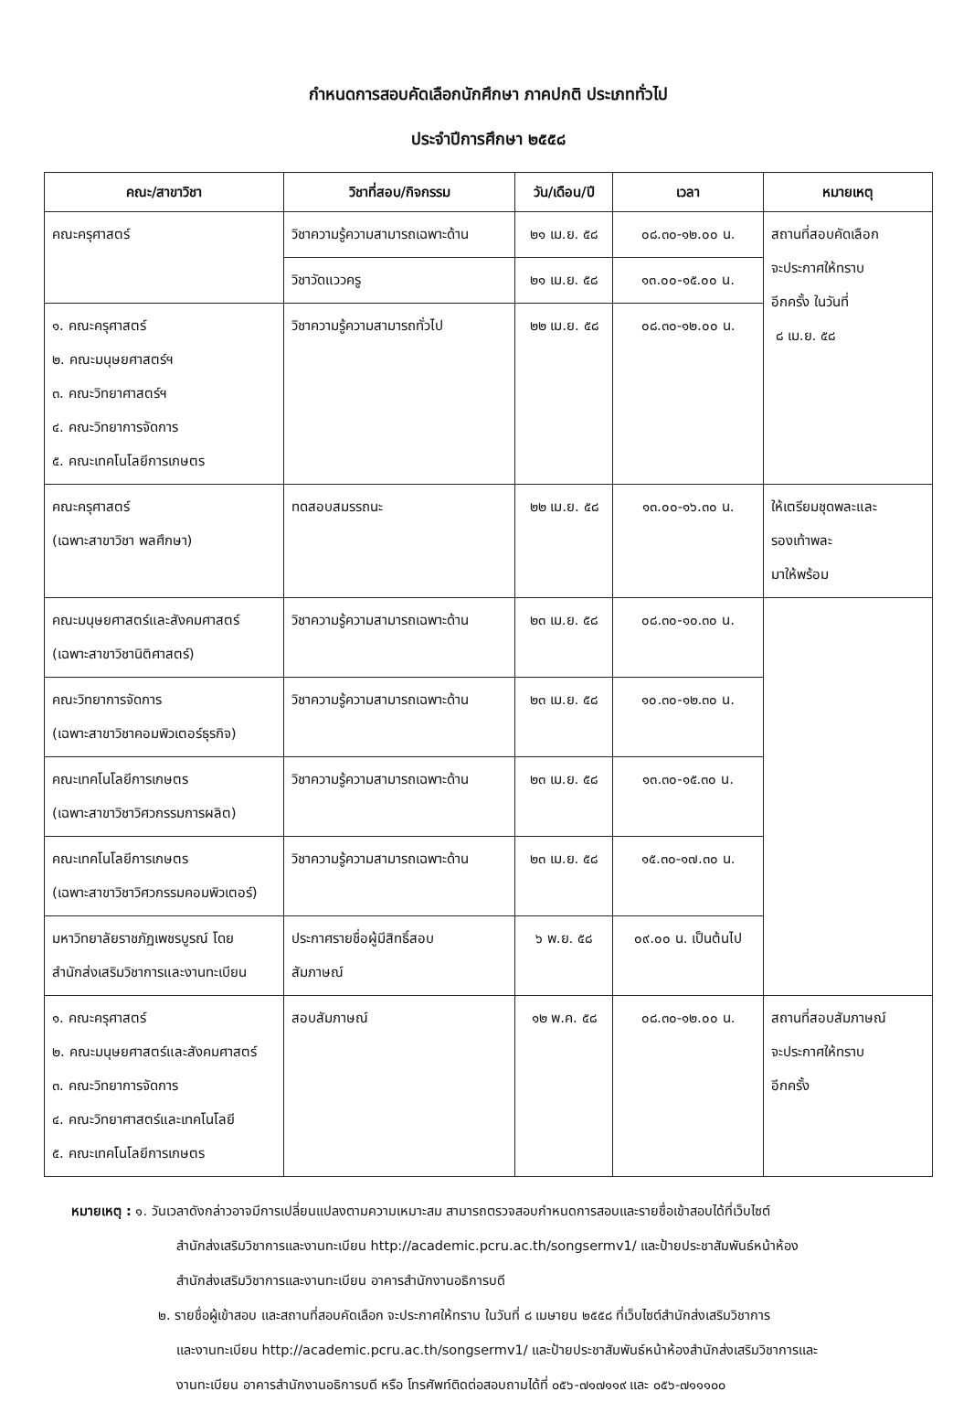กำหนดการสอบคัดเลือกนักศึกษา ภาคปกติ ประเภททั่วไป
ประจำปีการศึกษา ๒๕๕๘
| คณะ/สาขาวิชา | วิชาที่สอบ/กิจกรรม | วัน/เดือน/ปี | เวลา | หมายเหตุ |
| --- | --- | --- | --- | --- |
| คณะครุศาสตร์ | วิชาความรู้ความสามารถเฉพาะด้าน | ๒๑ เม.ย. ๕๘ | ๐๘.๓๐-๑๒.๐๐ น. | สถานที่สอบคัดเลือก จะประกาศให้ทราบ อีกครั้ง ในวันที่ ๘ เม.ย. ๕๘ |
| | วิชาวัดแววครู | ๒๑ เม.ย. ๕๘ | ๑๓.๐๐-๑๕.๐๐ น. | |
| ๑. คณะครุศาสตร์ ๒. คณะมนุษยศาสตร์ฯ ๓. คณะวิทยาศาสตร์ฯ ๔. คณะวิทยาการจัดการ ๕. คณะเทคโนโลยีการเกษตร | วิชาความรู้ความสามารถทั่วไป | ๒๒ เม.ย. ๕๘ | ๐๘.๓๐-๑๒.๐๐ น. | |
| คณะครุศาสตร์ (เฉพาะสาขาวิชา พลศึกษา) | ทดสอบสมรรถนะ | ๒๒ เม.ย. ๕๘ | ๑๓.๐๐-๑๖.๓๐ น. | ให้เตรียมชุดพละและ รองเท้าพละ มาให้พร้อม |
| คณะมนุษยศาสตร์และสังคมศาสตร์ (เฉพาะสาขาวิชานิติศาสตร์) | วิชาความรู้ความสามารถเฉพาะด้าน | ๒๓ เม.ย. ๕๘ | ๐๘.๓๐-๑๐.๓๐ น. | |
| คณะวิทยาการจัดการ (เฉพาะสาขาวิชาคอมพิวเตอร์ธุรกิจ) | วิชาความรู้ความสามารถเฉพาะด้าน | ๒๓ เม.ย. ๕๘ | ๑๐.๓๐-๑๒.๓๐ น. | |
| คณะเทคโนโลยีการเกษตร (เฉพาะสาขาวิชาวิศวกรรมการผลิต) | วิชาความรู้ความสามารถเฉพาะด้าน | ๒๓ เม.ย. ๕๘ | ๑๓.๓๐-๑๕.๓๐ น. | |
| คณะเทคโนโลยีการเกษตร (เฉพาะสาขาวิชาวิศวกรรมคอมพิวเตอร์) | วิชาความรู้ความสามารถเฉพาะด้าน | ๒๓ เม.ย. ๕๘ | ๑๕.๓๐-๑๗.๓๐ น. | |
| มหาวิทยาลัยราชภัฏเพชรบูรณ์ โดย สำนักส่งเสริมวิชาการและงานทะเบียน | ประกาศรายชื่อผู้มีสิทธิ์สอบ สัมภาษณ์ | ๖ พ.ย. ๕๘ | ๐๙.๐๐ น. เป็นต้นไป | |
| ๑. คณะครุศาสตร์ ๒. คณะมนุษยศาสตร์และสังคมศาสตร์ ๓. คณะวิทยาการจัดการ ๔. คณะวิทยาศาสตร์และเทคโนโลยี ๕. คณะเทคโนโลยีการเกษตร | สอบสัมภาษณ์ | ๑๒ พ.ค. ๕๘ | ๐๘.๓๐-๑๒.๐๐ น. | สถานที่สอบสัมภาษณ์ จะประกาศให้ทราบ อีกครั้ง |
หมายเหตุ : ๑. วันเวลาดังกล่าวอาจมีการเปลี่ยนแปลงตามความเหมาะสม สามารถตรวจสอบกำหนดการสอบและรายชื่อเข้าสอบได้ที่เว็บไซต์
สำนักส่งเสริมวิชาการและงานทะเบียน http://academic.pcru.ac.th/songsermv1/ และป้ายประชาสัมพันธ์หน้าห้อง
สำนักส่งเสริมวิชาการและงานทะเบียน อาคารสำนักงานอธิการบดี
๒. รายชื่อผู้เข้าสอบ และสถานที่สอบคัดเลือก จะประกาศให้ทราบ ในวันที่ ๘ เมษายน ๒๕๕๘ ที่เว็บไซต์สำนักส่งเสริมวิชาการ
และงานทะเบียน http://academic.pcru.ac.th/songsermv1/ และป้ายประชาสัมพันธ์หน้าห้องสำนักส่งเสริมวิชาการและ
งานทะเบียน อาคารสำนักงานอธิการบดี หรือ โทรศัพท์ติดต่อสอบถามได้ที่ ๐๕๖-๗๑๗๑๑๙ และ ๐๕๖-๗๑๑๑๐๐